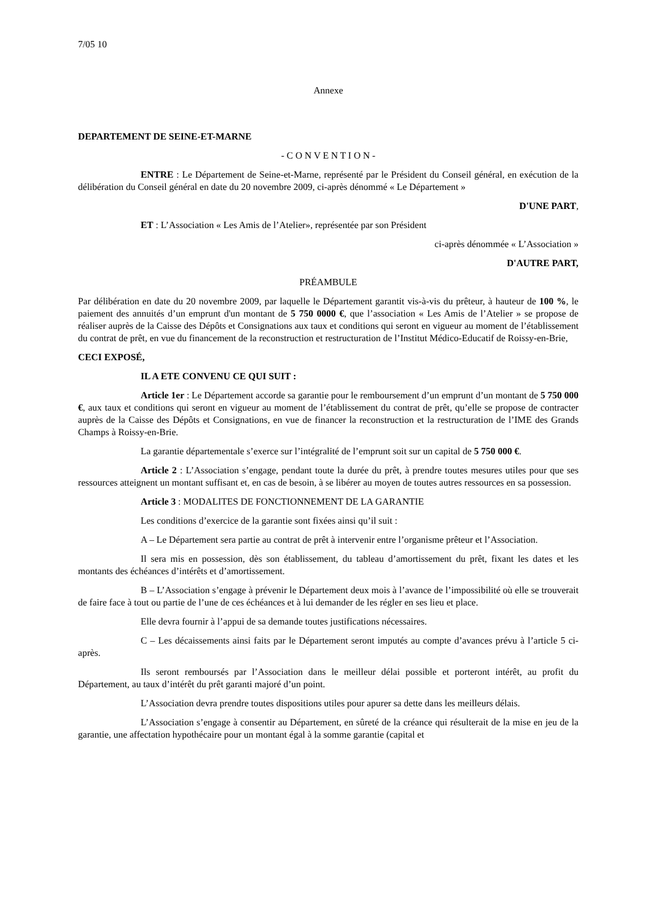7/05 10
Annexe
DEPARTEMENT DE SEINE-ET-MARNE
- C O N V E N T I O N -
ENTRE : Le Département de Seine-et-Marne, représenté par le Président du Conseil général, en exécution de la délibération du Conseil général en date du 20 novembre 2009, ci-après dénommé « Le Département »
D'UNE PART,
ET : L’Association « Les Amis de l’Atelier», représentée par son Président
ci-après dénommée « L’Association »
D'AUTRE PART,
PRÉAMBULE
Par délibération en date du 20 novembre 2009, par laquelle le Département garantit vis-à-vis du prêteur, à hauteur de 100 %, le paiement des annuités d’un emprunt d'un montant de 5 750 0000 €, que l’association « Les Amis de l’Atelier » se propose de réaliser auprès de la Caisse des Dépôts et Consignations aux taux et conditions qui seront en vigueur au moment de l’établissement du contrat de prêt, en vue du financement de la reconstruction et restructuration de l’Institut Médico-Educatif de Roissy-en-Brie,
CECI EXPOSÉ,
IL A ETE CONVENU CE QUI SUIT :
Article 1er : Le Département accorde sa garantie pour le remboursement d’un emprunt d’un montant de 5 750 000 €, aux taux et conditions qui seront en vigueur au moment de l’établissement du contrat de prêt, qu’elle se propose de contracter auprès de la Caisse des Dépôts et Consignations, en vue de financer la reconstruction et la restructuration de l’IME des Grands Champs à Roissy-en-Brie.
La garantie départementale s’exerce sur l’intégralité de l’emprunt soit sur un capital de 5 750 000 €.
Article 2 : L’Association s’engage, pendant toute la durée du prêt, à prendre toutes mesures utiles pour que ses ressources atteignent un montant suffisant et, en cas de besoin, à se libérer au moyen de toutes autres ressources en sa possession.
Article 3 : MODALITES DE FONCTIONNEMENT DE LA GARANTIE
Les conditions d’exercice de la garantie sont fixées ainsi qu’il suit :
A – Le Département sera partie au contrat de prêt à intervenir entre l’organisme prêteur et l’Association.
Il sera mis en possession, dès son établissement, du tableau d’amortissement du prêt, fixant les dates et les montants des échéances d’intérêts et d’amortissement.
B – L’Association s’engage à prévenir le Département deux mois à l’avance de l’impossibilité où elle se trouverait de faire face à tout ou partie de l’une de ces échéances et à lui demander de les régler en ses lieu et place.
Elle devra fournir à l’appui de sa demande toutes justifications nécessaires.
C – Les décaissements ainsi faits par le Département seront imputés au compte d’avances prévu à l’article 5 ci-après.
Ils seront remboursés par l’Association dans le meilleur délai possible et porteront intérêt, au profit du Département, au taux d’intérêt du prêt garanti majoré d’un point.
L’Association devra prendre toutes dispositions utiles pour apurer sa dette dans les meilleurs délais.
L’Association s’engage à consentir au Département, en sûreté de la créance qui résulterait de la mise en jeu de la garantie, une affectation hypothécaire pour un montant égal à la somme garantie (capital et